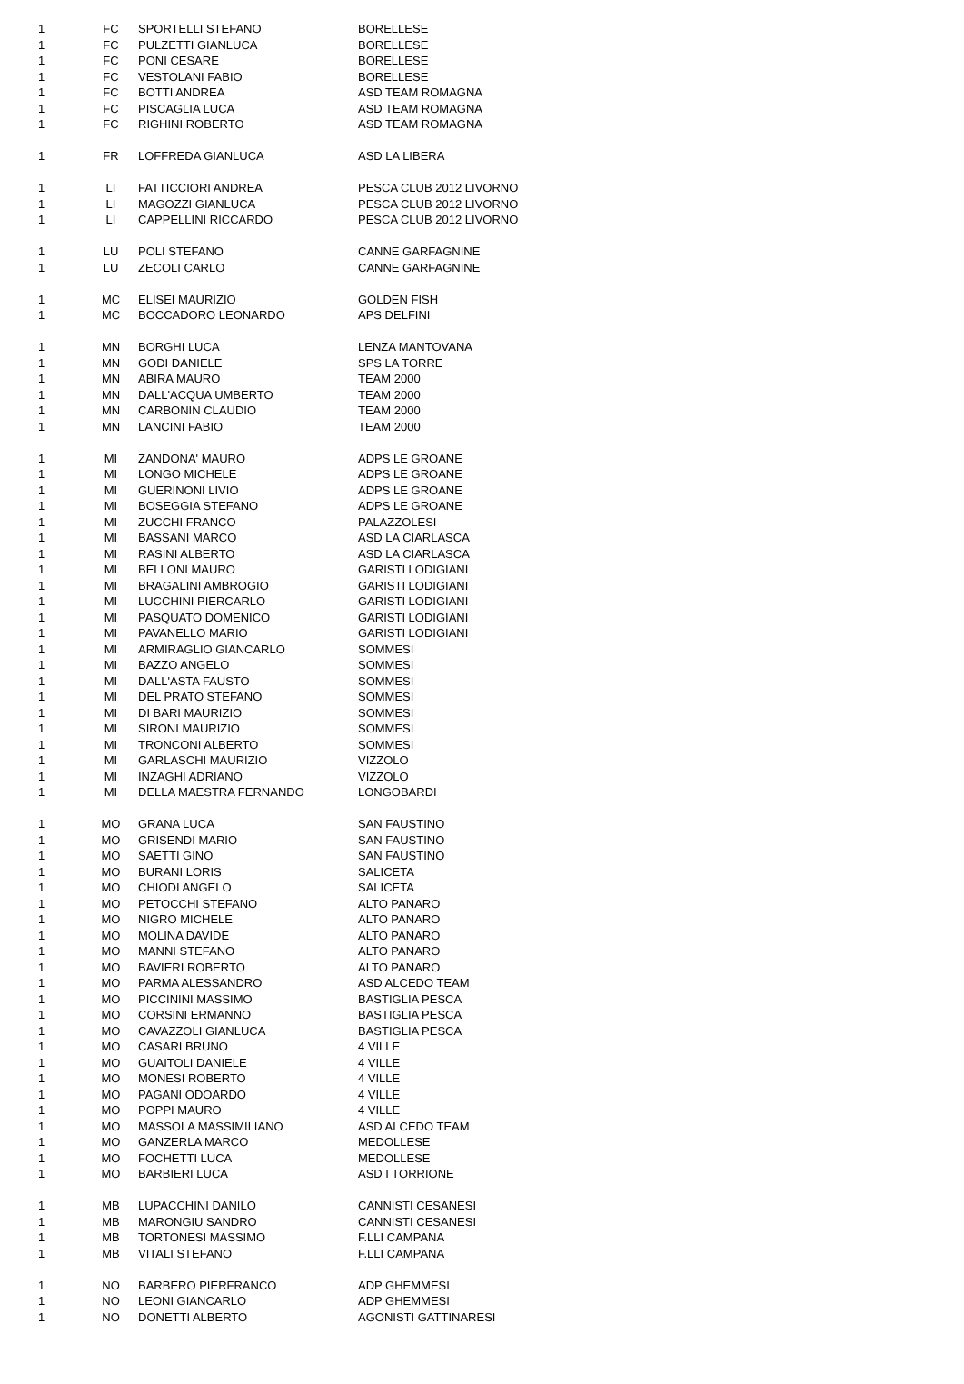| 1 | FC | SPORTELLI STEFANO | BORELLESE |
| 1 | FC | PULZETTI GIANLUCA | BORELLESE |
| 1 | FC | PONI CESARE | BORELLESE |
| 1 | FC | VESTOLANI FABIO | BORELLESE |
| 1 | FC | BOTTI ANDREA | ASD TEAM ROMAGNA |
| 1 | FC | PISCAGLIA LUCA | ASD TEAM ROMAGNA |
| 1 | FC | RIGHINI ROBERTO | ASD TEAM ROMAGNA |
| 1 | FR | LOFFREDA GIANLUCA | ASD LA LIBERA |
| 1 | LI | FATTICCIORI ANDREA | PESCA CLUB 2012 LIVORNO |
| 1 | LI | MAGOZZI GIANLUCA | PESCA CLUB 2012 LIVORNO |
| 1 | LI | CAPPELLINI RICCARDO | PESCA CLUB 2012 LIVORNO |
| 1 | LU | POLI STEFANO | CANNE GARFAGNINE |
| 1 | LU | ZECOLI CARLO | CANNE GARFAGNINE |
| 1 | MC | ELISEI MAURIZIO | GOLDEN FISH |
| 1 | MC | BOCCADORO LEONARDO | APS DELFINI |
| 1 | MN | BORGHI LUCA | LENZA MANTOVANA |
| 1 | MN | GODI DANIELE | SPS LA TORRE |
| 1 | MN | ABIRA MAURO | TEAM 2000 |
| 1 | MN | DALL'ACQUA UMBERTO | TEAM 2000 |
| 1 | MN | CARBONIN CLAUDIO | TEAM 2000 |
| 1 | MN | LANCINI FABIO | TEAM 2000 |
| 1 | MI | ZANDONA' MAURO | ADPS LE GROANE |
| 1 | MI | LONGO MICHELE | ADPS LE GROANE |
| 1 | MI | GUERINONI LIVIO | ADPS LE GROANE |
| 1 | MI | BOSEGGIA STEFANO | ADPS LE GROANE |
| 1 | MI | ZUCCHI FRANCO | PALAZZOLESI |
| 1 | MI | BASSANI MARCO | ASD LA CIARLASCA |
| 1 | MI | RASINI ALBERTO | ASD LA CIARLASCA |
| 1 | MI | BELLONI MAURO | GARISTI LODIGIANI |
| 1 | MI | BRAGALINI AMBROGIO | GARISTI LODIGIANI |
| 1 | MI | LUCCHINI PIERCARLO | GARISTI LODIGIANI |
| 1 | MI | PASQUATO DOMENICO | GARISTI LODIGIANI |
| 1 | MI | PAVANELLO MARIO | GARISTI LODIGIANI |
| 1 | MI | ARMIRAGLIO GIANCARLO | SOMMESI |
| 1 | MI | BAZZO ANGELO | SOMMESI |
| 1 | MI | DALL'ASTA FAUSTO | SOMMESI |
| 1 | MI | DEL PRATO STEFANO | SOMMESI |
| 1 | MI | DI BARI MAURIZIO | SOMMESI |
| 1 | MI | SIRONI MAURIZIO | SOMMESI |
| 1 | MI | TRONCONI ALBERTO | SOMMESI |
| 1 | MI | GARLASCHI MAURIZIO | VIZZOLO |
| 1 | MI | INZAGHI ADRIANO | VIZZOLO |
| 1 | MI | DELLA MAESTRA FERNANDO | LONGOBARDI |
| 1 | MO | GRANA LUCA | SAN FAUSTINO |
| 1 | MO | GRISENDI MARIO | SAN FAUSTINO |
| 1 | MO | SAETTI GINO | SAN FAUSTINO |
| 1 | MO | BURANI LORIS | SALICETA |
| 1 | MO | CHIODI ANGELO | SALICETA |
| 1 | MO | PETOCCHI STEFANO | ALTO PANARO |
| 1 | MO | NIGRO MICHELE | ALTO PANARO |
| 1 | MO | MOLINA DAVIDE | ALTO PANARO |
| 1 | MO | MANNI STEFANO | ALTO PANARO |
| 1 | MO | BAVIERI ROBERTO | ALTO PANARO |
| 1 | MO | PARMA ALESSANDRO | ASD ALCEDO TEAM |
| 1 | MO | PICCININI MASSIMO | BASTIGLIA PESCA |
| 1 | MO | CORSINI ERMANNO | BASTIGLIA PESCA |
| 1 | MO | CAVAZZOLI GIANLUCA | BASTIGLIA PESCA |
| 1 | MO | CASARI BRUNO | 4 VILLE |
| 1 | MO | GUAITOLI DANIELE | 4 VILLE |
| 1 | MO | MONESI ROBERTO | 4 VILLE |
| 1 | MO | PAGANI ODOARDO | 4 VILLE |
| 1 | MO | POPPI MAURO | 4 VILLE |
| 1 | MO | MASSOLA MASSIMILIANO | ASD ALCEDO TEAM |
| 1 | MO | GANZERLA MARCO | MEDOLLESE |
| 1 | MO | FOCHETTI LUCA | MEDOLLESE |
| 1 | MO | BARBIERI LUCA | ASD I TORRIONE |
| 1 | MB | LUPACCHINI DANILO | CANNISTI CESANESI |
| 1 | MB | MARONGIU SANDRO | CANNISTI CESANESI |
| 1 | MB | TORTONESI MASSIMO | F.LLI CAMPANA |
| 1 | MB | VITALI STEFANO | F.LLI CAMPANA |
| 1 | NO | BARBERO PIERFRANCO | ADP GHEMMESI |
| 1 | NO | LEONI GIANCARLO | ADP GHEMMESI |
| 1 | NO | DONETTI ALBERTO | AGONISTI GATTINARESI |